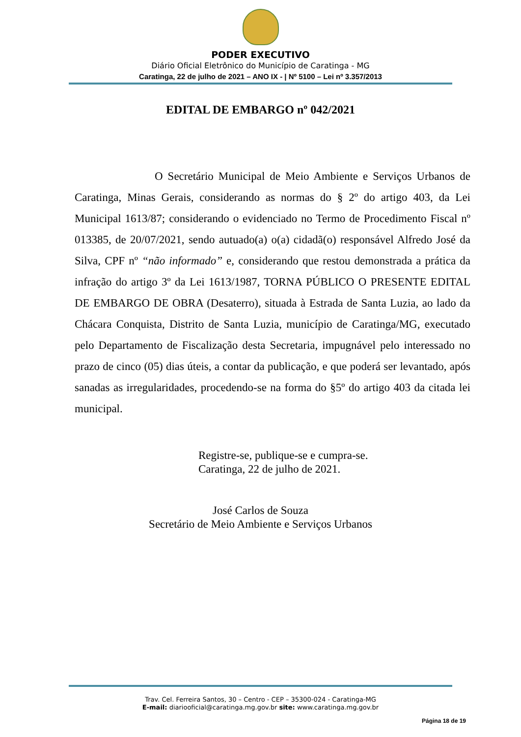PODER EXECUTIVO
Diário Oficial Eletrônico do Município de Caratinga - MG
Caratinga, 22 de julho de 2021 – ANO IX - | Nº 5100 – Lei nº 3.357/2013
EDITAL DE EMBARGO nº 042/2021
O Secretário Municipal de Meio Ambiente e Serviços Urbanos de Caratinga, Minas Gerais, considerando as normas do § 2º do artigo 403, da Lei Municipal 1613/87; considerando o evidenciado no Termo de Procedimento Fiscal nº 013385, de 20/07/2021, sendo autuado(a) o(a) cidadã(o) responsável Alfredo José da Silva, CPF nº “não informado” e, considerando que restou demonstrada a prática da infração do artigo 3º da Lei 1613/1987, TORNA PÚBLICO O PRESENTE EDITAL DE EMBARGO DE OBRA (Desaterro), situada à Estrada de Santa Luzia, ao lado da Chácara Conquista, Distrito de Santa Luzia, município de Caratinga/MG, executado pelo Departamento de Fiscalização desta Secretaria, impugnável pelo interessado no prazo de cinco (05) dias úteis, a contar da publicação, e que poderá ser levantado, após sanadas as irregularidades, procedendo-se na forma do §5º do artigo 403 da citada lei municipal.
Registre-se, publique-se e cumpra-se.
Caratinga, 22 de julho de 2021.
José Carlos de Souza
Secretário de Meio Ambiente e Serviços Urbanos
Trav. Cel. Ferreira Santos, 30 – Centro - CEP – 35300-024 - Caratinga-MG
E-mail: diariooficial@caratinga.mg.gov.br site: www.caratinga.mg.gov.br
Página 18 de 19